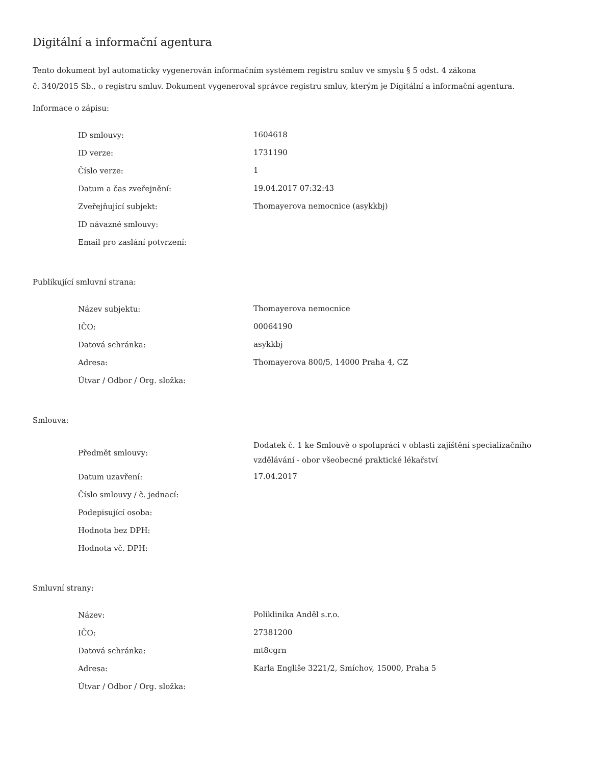Digitální a informační agentura
Tento dokument byl automaticky vygenerován informačním systémem registru smluv ve smyslu § 5 odst. 4 zákona
č. 340/2015 Sb., o registru smluv. Dokument vygeneroval správce registru smluv, kterým je Digitální a informační agentura.
Informace o zápisu:
| ID smlouvy: | 1604618 |
| ID verze: | 1731190 |
| Číslo verze: | 1 |
| Datum a čas zveřejnění: | 19.04.2017 07:32:43 |
| Zveřejňující subjekt: | Thomayerova nemocnice (asykkbj) |
| ID návazné smlouvy: | |
| Email pro zaslání potvrzení: | |
Publikující smluvní strana:
| Název subjektu: | Thomayerova nemocnice |
| IČO: | 00064190 |
| Datová schránka: | asykkbj |
| Adresa: | Thomayerova 800/5, 14000 Praha 4, CZ |
| Útvar / Odbor / Org. složka: | |
Smlouva:
| Předmět smlouvy: | Dodatek č. 1 ke Smlouvě o spolupráci v oblasti zajištění specializačního vzdělávání - obor všeobecné praktické lékařství |
| Datum uzavření: | 17.04.2017 |
| Číslo smlouvy / č. jednací: | |
| Podepisující osoba: | |
| Hodnota bez DPH: | |
| Hodnota vč. DPH: | |
Smluvní strany:
| Název: | Poliklinika Anděl s.r.o. |
| IČO: | 27381200 |
| Datová schránka: | mt8cgrn |
| Adresa: | Karla Engliše 3221/2, Smíchov, 15000, Praha 5 |
| Útvar / Odbor / Org. složka: | |